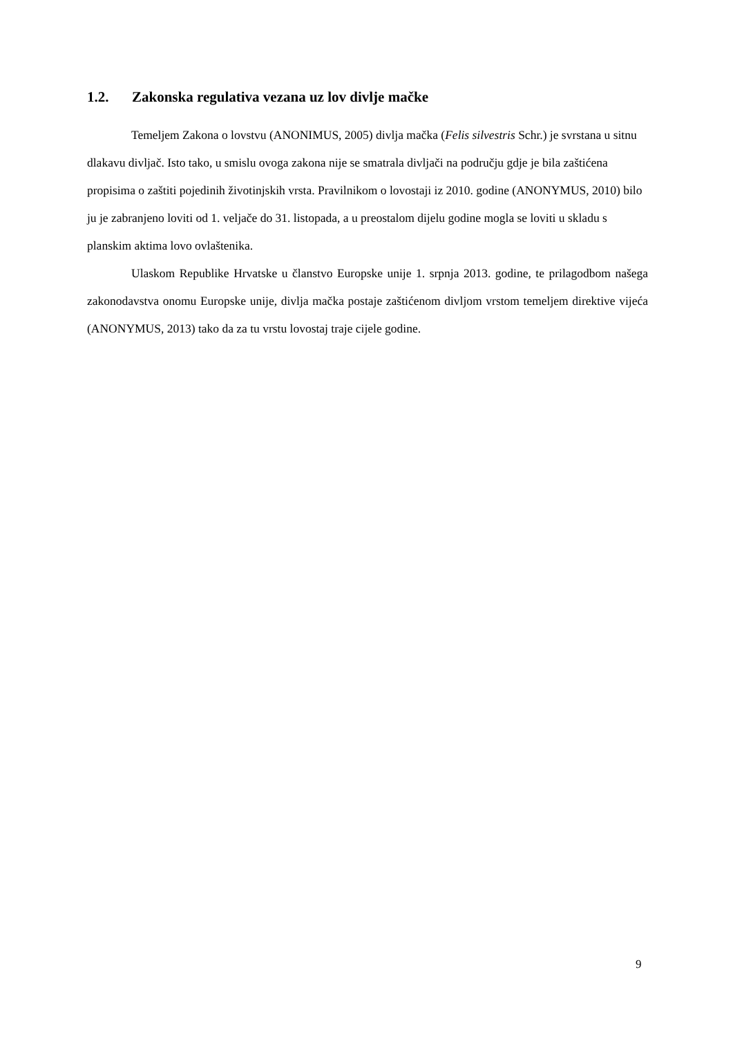1.2. Zakonska regulativa vezana uz lov divlje mačke
Temeljem Zakona o lovstvu (ANONIMUS, 2005) divlja mačka (Felis silvestris Schr.) je svrstana u sitnu dlakavu divljač. Isto tako, u smislu ovoga zakona nije se smatrala divljači na području gdje je bila zaštićena propisima o zaštiti pojedinih životinjskih vrsta. Pravilnikom o lovostaji iz 2010. godine (ANONYMUS, 2010) bilo ju je zabranjeno loviti od 1. veljače do 31. listopada, a u preostalom dijelu godine mogla se loviti u skladu s planskim aktima lovo ovlaštenika.
Ulaskom Republike Hrvatske u članstvo Europske unije 1. srpnja 2013. godine, te prilagodbom našega zakonodavstva onomu Europske unije, divlja mačka postaje zaštićenom divljom vrstom temeljem direktive vijeća (ANONYMUS, 2013) tako da za tu vrstu lovostaj traje cijele godine.
9